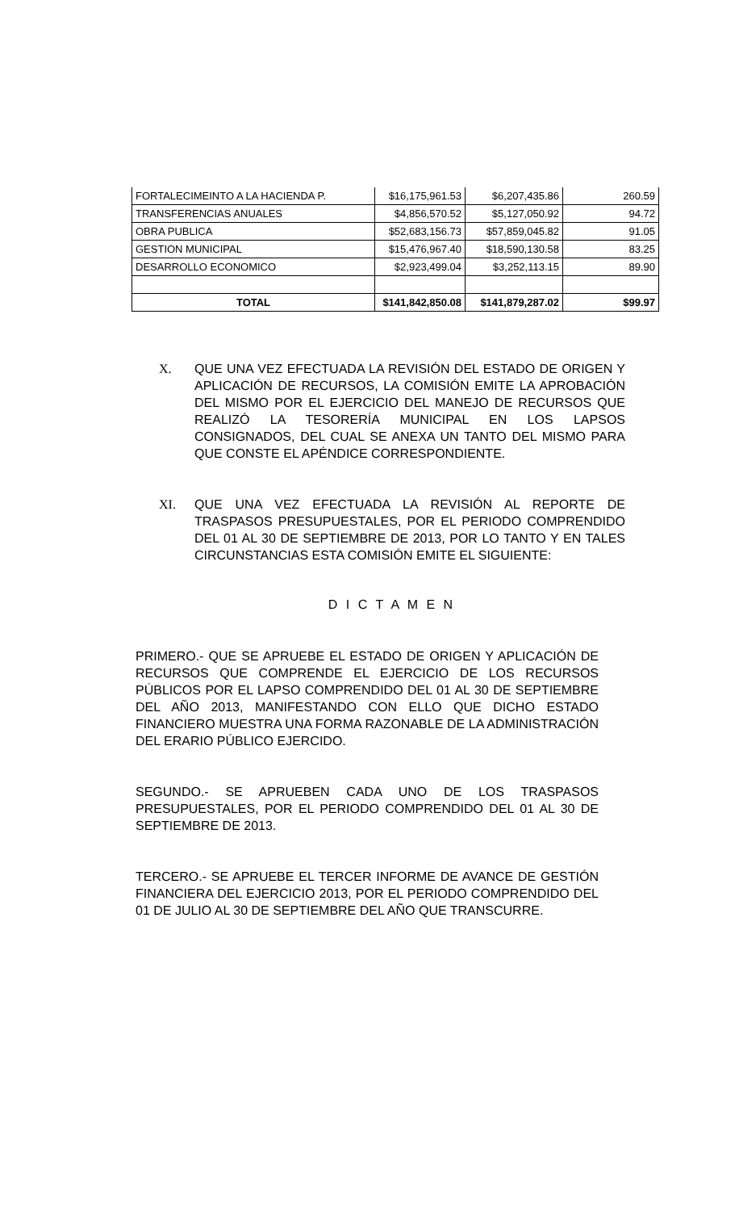| FORTALECIMEINTO A LA HACIENDA P. | $16,175,961.53 | $6,207,435.86 | 260.59 |
| TRANSFERENCIAS ANUALES | $4,856,570.52 | $5,127,050.92 | 94.72 |
| OBRA PUBLICA | $52,683,156.73 | $57,859,045.82 | 91.05 |
| GESTION MUNICIPAL | $15,476,967.40 | $18,590,130.58 | 83.25 |
| DESARROLLO ECONOMICO | $2,923,499.04 | $3,252,113.15 | 89.90 |
| TOTAL | $141,842,850.08 | $141,879,287.02 | $99.97 |
X. QUE UNA VEZ EFECTUADA LA REVISIÓN DEL ESTADO DE ORIGEN Y APLICACIÓN DE RECURSOS, LA COMISIÓN EMITE LA APROBACIÓN DEL MISMO POR EL EJERCICIO DEL MANEJO DE RECURSOS QUE REALIZÓ LA TESORERÍA MUNICIPAL EN LOS LAPSOS CONSIGNADOS, DEL CUAL SE ANEXA UN TANTO DEL MISMO PARA QUE CONSTE EL APÉNDICE CORRESPONDIENTE.
XI. QUE UNA VEZ EFECTUADA LA REVISIÓN AL REPORTE DE TRASPASOS PRESUPUESTALES, POR EL PERIODO COMPRENDIDO DEL 01 AL 30 DE SEPTIEMBRE DE 2013, POR LO TANTO Y EN TALES CIRCUNSTANCIAS ESTA COMISIÓN EMITE EL SIGUIENTE:
D I C T A M E N
PRIMERO.- QUE SE APRUEBE EL ESTADO DE ORIGEN Y APLICACIÓN DE RECURSOS QUE COMPRENDE EL EJERCICIO DE LOS RECURSOS PÚBLICOS POR EL LAPSO COMPRENDIDO DEL 01 AL 30 DE SEPTIEMBRE DEL AÑO 2013, MANIFESTANDO CON ELLO QUE DICHO ESTADO FINANCIERO MUESTRA UNA FORMA RAZONABLE DE LA ADMINISTRACIÓN DEL ERARIO PÚBLICO EJERCIDO.
SEGUNDO.- SE APRUEBEN CADA UNO DE LOS TRASPASOS PRESUPUESTALES, POR EL PERIODO COMPRENDIDO DEL 01 AL 30 DE SEPTIEMBRE DE 2013.
TERCERO.- SE APRUEBE EL TERCER INFORME DE AVANCE DE GESTIÓN FINANCIERA DEL EJERCICIO 2013, POR EL PERIODO COMPRENDIDO DEL 01 DE JULIO AL 30 DE SEPTIEMBRE DEL AÑO QUE TRANSCURRE.